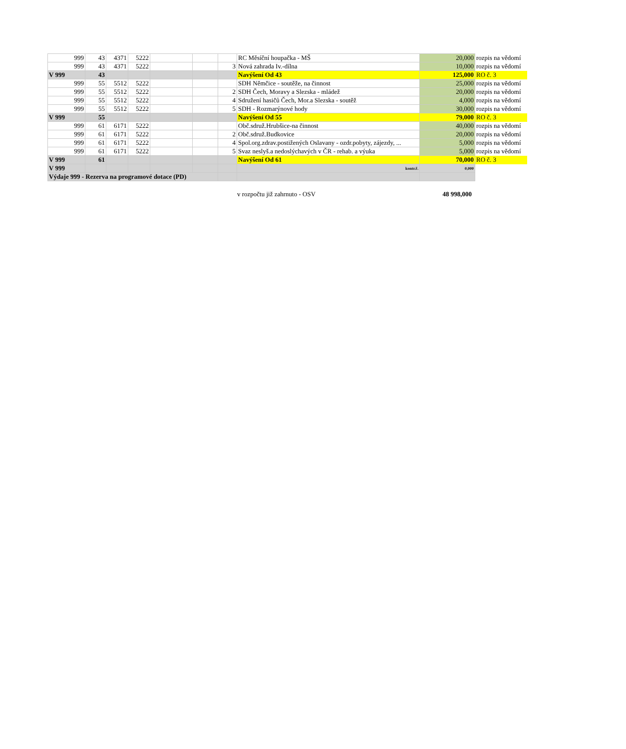| 999 | 43 | 4371 | 5222 | | | | RC Měsíční houpačka - MŠ | 20,000 | rozpis na vědomí |
| 999 | 43 | 4371 | 5222 | | | 3 | Nová zahrada Iv.-dílna | 10,000 | rozpis na vědomí |
| V 999 | 43 | | | | | | Navýšení Od 43 | 125,000 | RO č. 3 |
| 999 | 55 | 5512 | 5222 | | | | SDH Němčice - soutěže, na činnost | 25,000 | rozpis na vědomí |
| 999 | 55 | 5512 | 5222 | | | 2 | SDH Čech, Moravy a Slezska - mládež | 20,000 | rozpis na vědomí |
| 999 | 55 | 5512 | 5222 | | | 4 | Sdružení hasičů Čech, Mor.a Slezska - soutěž | 4,000 | rozpis na vědomí |
| 999 | 55 | 5512 | 5222 | | | 5 | SDH - Rozmarýnové hody | 30,000 | rozpis na vědomí |
| V 999 | 55 | | | | | | Navýšení Od 55 | 79,000 | RO č. 3 |
| 999 | 61 | 6171 | 5222 | | | | Obč.sdruž.Hrubšice-na činnost | 40,000 | rozpis na vědomí |
| 999 | 61 | 6171 | 5222 | | | 2 | Obč.sdruž.Budkovice | 20,000 | rozpis na vědomí |
| 999 | 61 | 6171 | 5222 | | | 4 | Spol.org.zdrav.postižených Oslavany - ozdr.pobyty, zájezdy, ... | 5,000 | rozpis na vědomí |
| 999 | 61 | 6171 | 5222 | | | 5 | Svaz neslyš.a nedoslýchavých v ČR - rehab. a výuka | 5,000 | rozpis na vědomí |
| V 999 | 61 | | | | | | Navýšení Od 61 | 70,000 | RO č. 3 |
| V 999 | | | | | | | kontr.ř. | 0,000 | |
| Výdaje 999 - Rezerva na programové dotace (PD) | | | | | | | | | |
v rozpočtu již zahrnuto - OSV 48 998,000